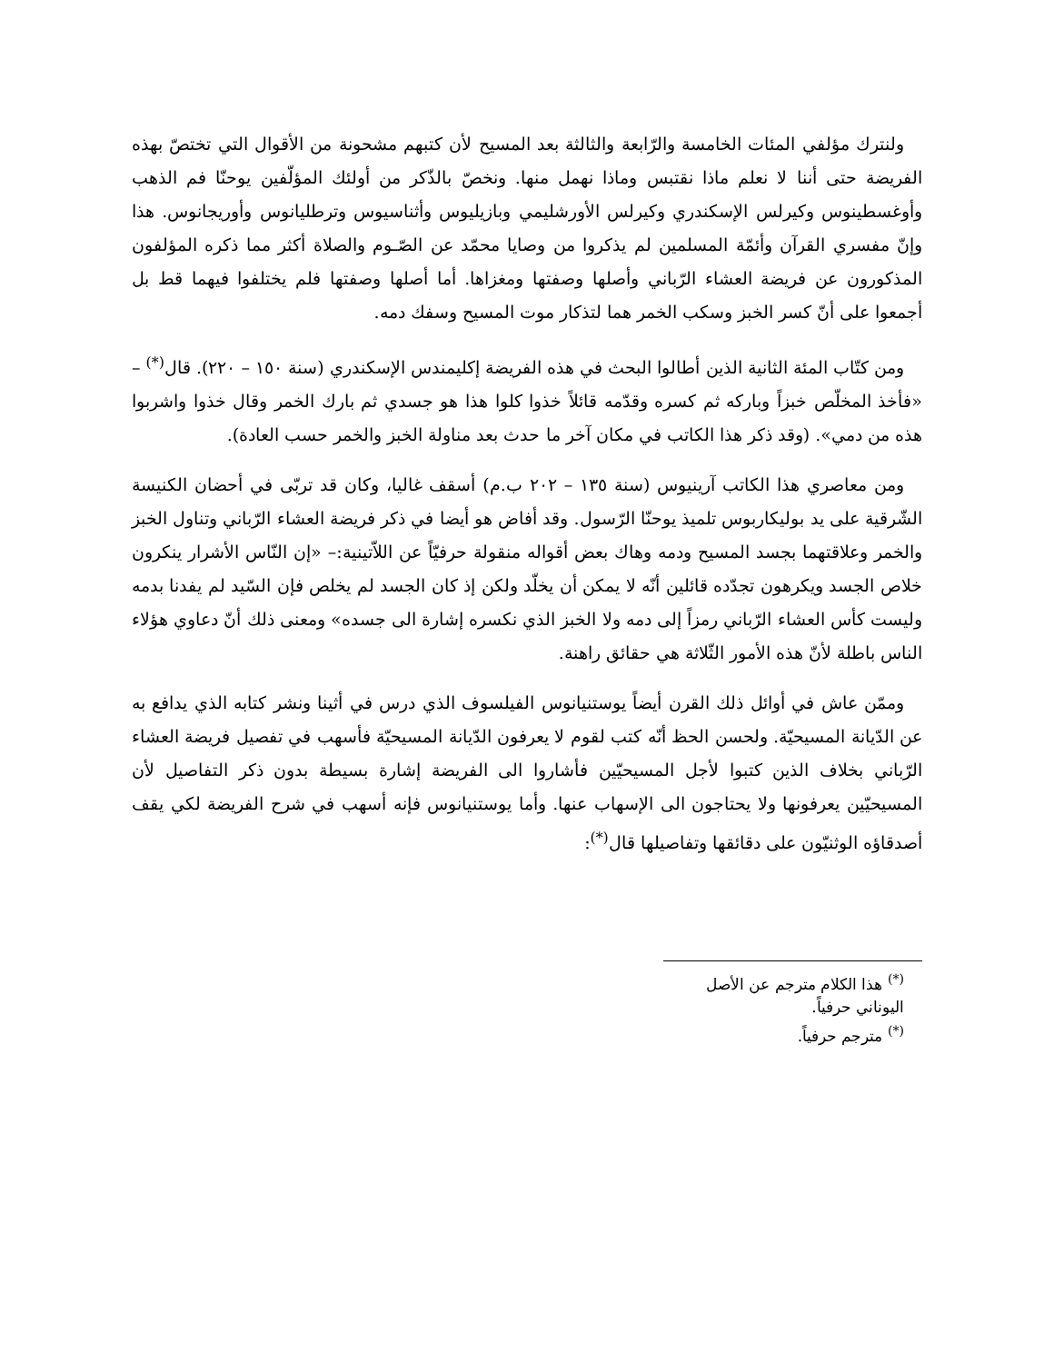ولنترك مؤلفي المئات الخامسة والرّابعة والثالثة بعد المسيح لأن كتبهم مشحونة من الأقوال التي تختصّ بهذه الفريضة حتى أننا لا نعلم ماذا نقتبس وماذا نهمل منها. ونخصّ بالذّكر من أولئك المؤلّفين يوحنّا فم الذهب وأوغسطينوس وكيرلس الإسكندري وكيرلس الأورشليمي وبازيليوس وأثناسيوس وترطليانوس وأوريجانوس. هذا وإنّ مفسري القرآن وأئمّة المسلمين لم يذكروا من وصايا محمّد عن الصّـوم والصلاة أكثر مما ذكره المؤلفون المذكورون عن فريضة العشاء الرّباني وأصلها وصفتها ومغزاها. أما أصلها وصفتها فلم يختلفوا فيهما قط بل أجمعوا على أنّ كسر الخبز وسكب الخمر هما لتذكار موت المسيح وسفك دمه.
ومن كتّاب المئة الثانية الذين أطالوا البحث في هذه الفريضة إكليمندس الإسكندري (سنة ١٥٠ – ٢٢٠). قال<sup>(*)</sup> – «فأخذ المخلّص خبزاً وباركه ثم كسره وقدّمه قائلاً خذوا كلوا هذا هو جسدي ثم بارك الخمر وقال خذوا واشربوا هذه من دمي». (وقد ذكر هذا الكاتب في مكان آخر ما حدث بعد مناولة الخبز والخمر حسب العادة).
ومن معاصري هذا الكاتب آرينيوس (سنة ١٣٥ – ٢٠٢ ب.م) أسقف غاليا، وكان قد تربّى في أحضان الكنيسة الشّرقية على يد بوليكاربوس تلميذ يوحنّا الرّسول. وقد أفاض هو أيضا في ذكر فريضة العشاء الرّباني وتناول الخبز والخمر وعلاقتهما بجسد المسيح ودمه وهاك بعض أقواله منقولة حرفيّاً عن اللاّتينية:– «إن النّاس الأشرار ينكرون خلاص الجسد ويكرهون تجدّده قائلين أنّه لا يمكن أن يخلّد ولكن إذ كان الجسد لم يخلص فإن السّيد لم يفدنا بدمه وليست كأس العشاء الرّباني رمزاً إلى دمه ولا الخبز الذي نكسره إشارة الى جسده» ومعنى ذلك أنّ دعاوي هؤلاء الناس باطلة لأنّ هذه الأمور الثّلاثة هي حقائق راهنة.
وممّن عاش في أوائل ذلك القرن أيضاً يوستنيانوس الفيلسوف الذي درس في أثينا ونشر كتابه الذي يدافع به عن الدّيانة المسيحيّة. ولحسن الحظ أنّه كتب لقوم لا يعرفون الدّيانة المسيحيّة فأسهب في تفصيل فريضة العشاء الرّباني بخلاف الذين كتبوا لأجل المسيحيّين فأشاروا الى الفريضة إشارة بسيطة بدون ذكر التفاصيل لأن المسيحيّين يعرفونها ولا يحتاجون الى الإسهاب عنها. وأما يوستنيانوس فإنه أسهب في شرح الفريضة لكي يقف أصدقاؤه الوثنيّون على دقائقها وتفاصيلها قال<sup>(*)</sup>:
<sup>(*)</sup> هذا الكلام مترجم عن الأصل اليوناني حرفياً.
<sup>(*)</sup> مترجم حرفياً.